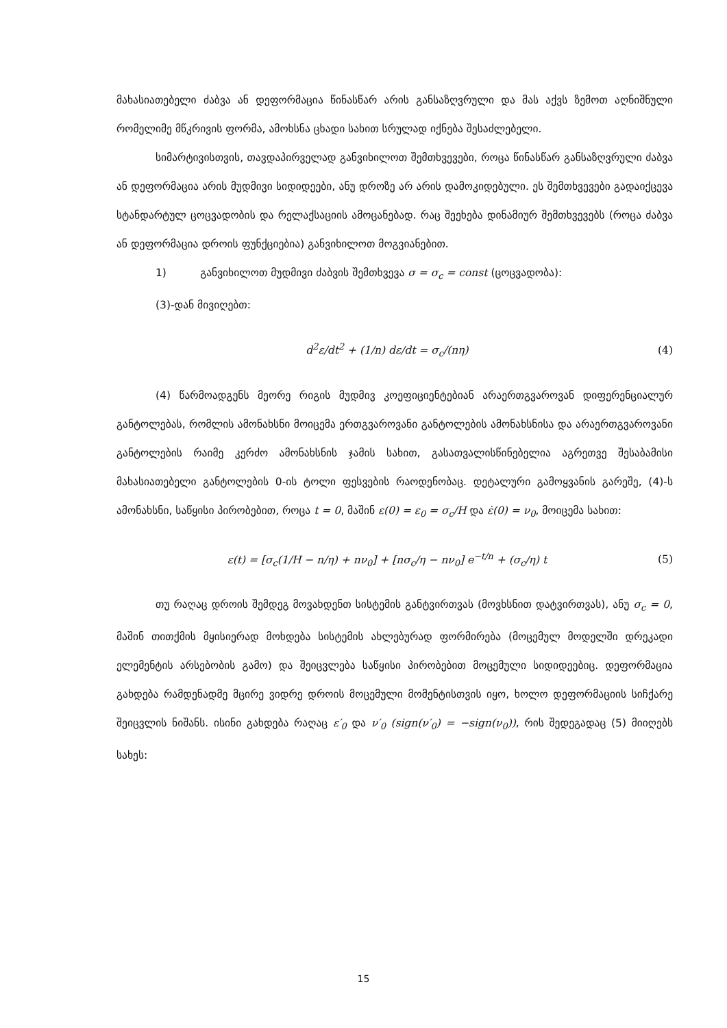მახასიათებელი ძაბვა ან დეფორმაცია წინასწარ არის განსაზღვრული და მას აქვს ზემოთ აღნიშნული რომელიმე მწკრივის ფორმა, ამოხსნა ცხადი სახით სრულად იქნება შესაძლებელი.
სიმარტივისთვის, თავდაპირველად განვიხილოთ შემთხვევები, როცა წინასწარ განსაზღვრული ძაბვა ან დეფორმაცია არის მუდმივი სიდიდეები, ანუ დროზე არ არის დამოკიდებული. ეს შემთხვევები გადაიქცევა სტანდარტულ ცოცვადობის და რელაქსაციის ამოცანებად. რაც შეეხება დინამიურ შემთხვევებს (როცა ძაბვა ან დეფორმაცია დროის ფუნქციებია) განვიხილოთ მოგვიანებით.
1) განვიხილოთ მუდმივი ძაბვის შემთხვევა σ = σ<sub>c</sub> = const (ცოცვადობა):
(3)-დან მივიღებთ:
d<sup>2</sup>ε/dt<sup>2</sup> + (1/n) dε/dt = σ<sub>c</sub>/(nη) (4)
(4) წარმოადგენს მეორე რიგის მუდმივ კოეფიციენტებიან არაერთგვაროვან დიფერენციალურ განტოლებას, რომლის ამონახსნი მოიცემა ერთგვაროვანი განტოლების ამონახსნისა და არაერთგვაროვანი განტოლების რაიმე კერძო ამონახსნის ჯამის სახით, გასათვალისწინებელია აგრეთვე შესაბამისი მახასიათებელი განტოლების 0-ის ტოლი ფესვების რაოდენობაც. დეტალური გამოყვანის გარეშე, (4)-ს ამონახსნი, საწყისი პირობებით, როცა t = 0, მაშინ ε(0) = ε<sub>0</sub> = σ<sub>c</sub>/H და ε̇(0) = ν<sub>0</sub>, მოიცემა სახით:
ε(t) = [σ<sub>c</sub>(1/H − n/η) + nν<sub>0</sub>] + [nσ<sub>c</sub>/η − nν<sub>0</sub>] e<sup>−t/n</sup> + (σ<sub>c</sub>/η) t (5)
თუ რაღაც დროის შემდეგ მოვახდენთ სისტემის განტვირთვას (მოვხსნით დატვირთვას), ანუ σ<sub>c</sub> = 0, მაშინ თითქმის მყისიერად მოხდება სისტემის ახლებურად ფორმირება (მოცემულ მოდელში დრეკადი ელემენტის არსებობის გამო) და შეიცვლება საწყისი პირობებით მოცემული სიდიდეებიც. დეფორმაცია გახდება რამდენადმე მცირე ვიდრე დროის მოცემული მომენტისთვის იყო, ხოლო დეფორმაციის სიჩქარე შეიცვლის ნიშანს. ისინი გახდება რაღაც ε′<sub>0</sub> და ν′<sub>0</sub> (sign(ν′<sub>0</sub>) = −sign(ν<sub>0</sub>)), რის შედეგადაც (5) მიიღებს სახეს:
15